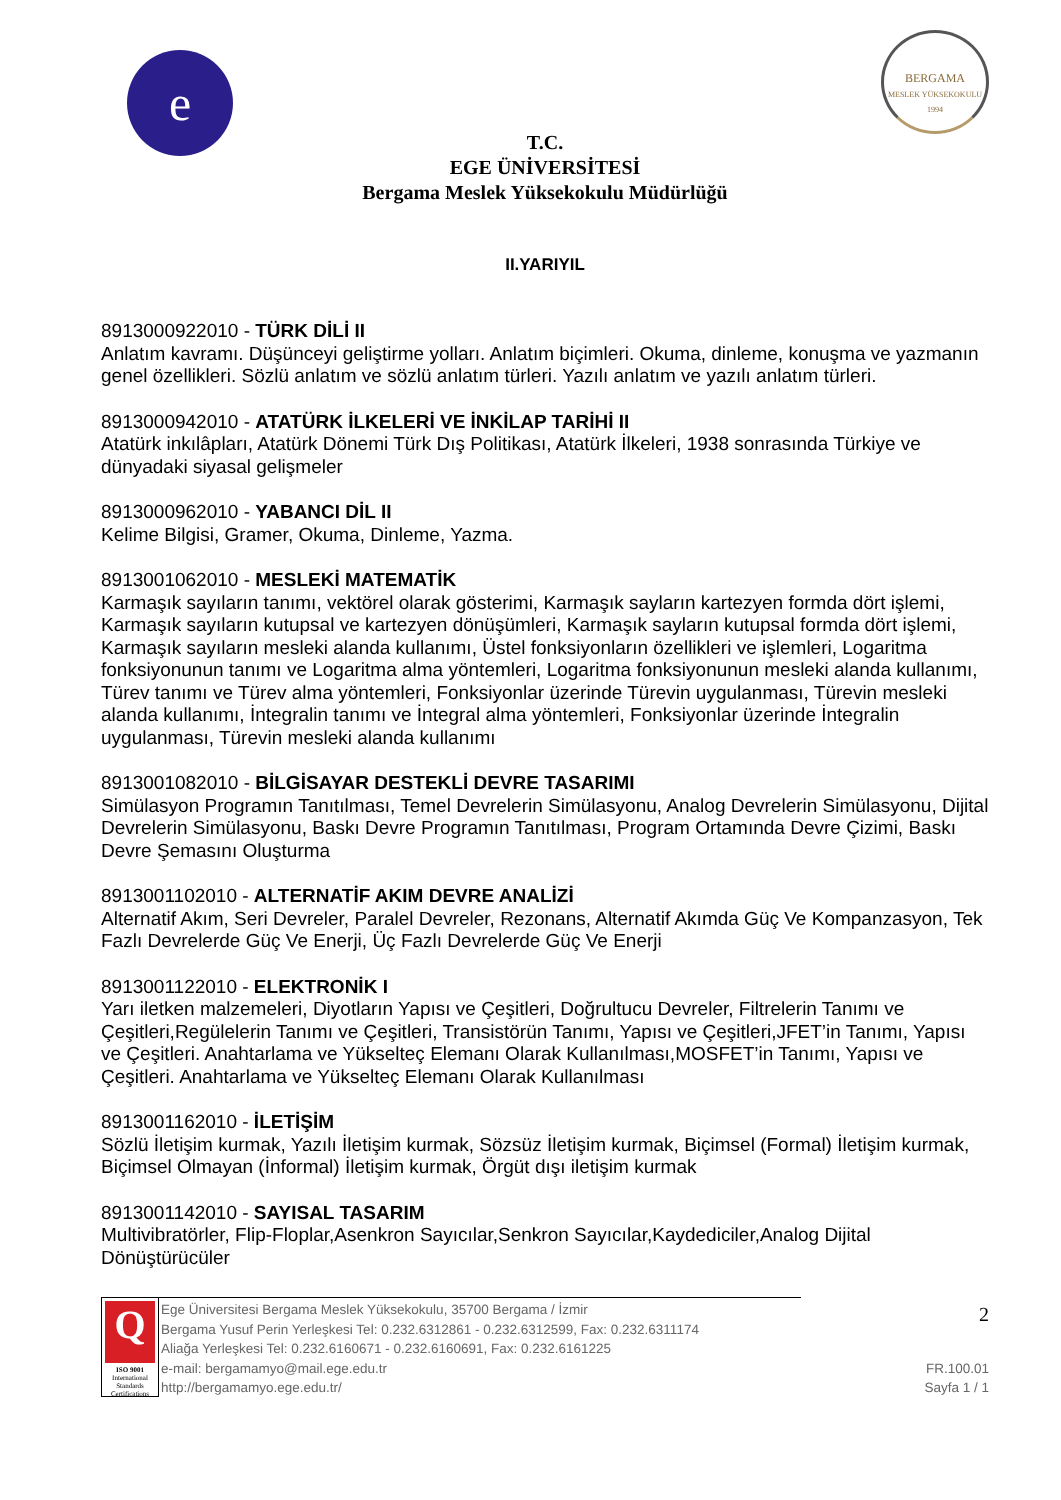e
BERGAMA
MESLEK YÜKSEKOKULU
1994
T.C.
EGE ÜNİVERSİTESİ
Bergama Meslek Yüksekokulu Müdürlüğü
II.YARIYIL
8913000922010 - TÜRK DİLİ II
Anlatım kavramı. Düşünceyi geliştirme yolları. Anlatım biçimleri. Okuma, dinleme, konuşma ve yazmanın genel özellikleri. Sözlü anlatım ve sözlü anlatım türleri. Yazılı anlatım ve yazılı anlatım türleri.
8913000942010 - ATATÜRK İLKELERİ VE İNKİLAP TARİHİ II
Atatürk inkılâpları, Atatürk Dönemi Türk Dış Politikası, Atatürk İlkeleri, 1938 sonrasında Türkiye ve dünyadaki siyasal gelişmeler
8913000962010 - YABANCI DİL II
Kelime Bilgisi, Gramer, Okuma, Dinleme, Yazma.
8913001062010 - MESLEKİ MATEMATİK
Karmaşık sayıların tanımı, vektörel olarak gösterimi, Karmaşık sayların kartezyen formda dört işlemi, Karmaşık sayıların kutupsal ve kartezyen dönüşümleri, Karmaşık sayların kutupsal formda dört işlemi, Karmaşık sayıların mesleki alanda kullanımı, Üstel fonksiyonların özellikleri ve işlemleri, Logaritma fonksiyonunun tanımı ve Logaritma alma yöntemleri, Logaritma fonksiyonunun mesleki alanda kullanımı, Türev tanımı ve Türev alma yöntemleri, Fonksiyonlar üzerinde Türevin uygulanması, Türevin mesleki alanda kullanımı, İntegralin tanımı ve İntegral alma yöntemleri, Fonksiyonlar üzerinde İntegralin uygulanması, Türevin mesleki alanda kullanımı
8913001082010 - BİLGİSAYAR DESTEKLİ DEVRE TASARIMI
Simülasyon Programın Tanıtılması, Temel Devrelerin Simülasyonu, Analog Devrelerin Simülasyonu, Dijital Devrelerin Simülasyonu, Baskı Devre Programın Tanıtılması, Program Ortamında Devre Çizimi, Baskı Devre Şemasını Oluşturma
8913001102010 - ALTERNATİF AKIM DEVRE ANALİZİ
Alternatif Akım, Seri Devreler, Paralel Devreler, Rezonans, Alternatif Akımda Güç Ve Kompanzasyon, Tek Fazlı Devrelerde Güç Ve Enerji, Üç Fazlı Devrelerde Güç Ve Enerji
8913001122010 - ELEKTRONİK I
Yarı iletken malzemeleri, Diyotların Yapısı ve Çeşitleri, Doğrultucu Devreler, Filtrelerin Tanımı ve Çeşitleri,Regülelerin Tanımı ve Çeşitleri, Transistörün Tanımı, Yapısı ve Çeşitleri,JFET’in Tanımı, Yapısı ve Çeşitleri. Anahtarlama ve Yükselteç Elemanı Olarak Kullanılması,MOSFET’in Tanımı, Yapısı ve Çeşitleri. Anahtarlama ve Yükselteç Elemanı Olarak Kullanılması
8913001162010 - İLETİŞİM
Sözlü İletişim kurmak, Yazılı İletişim kurmak, Sözsüz İletişim kurmak, Biçimsel (Formal) İletişim kurmak, Biçimsel Olmayan (İnformal) İletişim kurmak, Örgüt dışı iletişim kurmak
8913001142010 - SAYISAL TASARIM
Multivibratörler, Flip-Floplar,Asenkron Sayıcılar,Senkron Sayıcılar,Kaydediciler,Analog Dijital Dönüştürücüler
Q
ISO 9001
International Standards Certifications
Ege Üniversitesi Bergama Meslek Yüksekokulu, 35700 Bergama / İzmir
Bergama Yusuf Perin Yerleşkesi Tel: 0.232.6312861 - 0.232.6312599, Fax: 0.232.6311174
Aliağa Yerleşkesi Tel: 0.232.6160671 - 0.232.6160691, Fax: 0.232.6161225
e-mail: bergamamyo@mail.ege.edu.tr
http://bergamamyo.ege.edu.tr/
2
FR.100.01
Sayfa 1 / 1